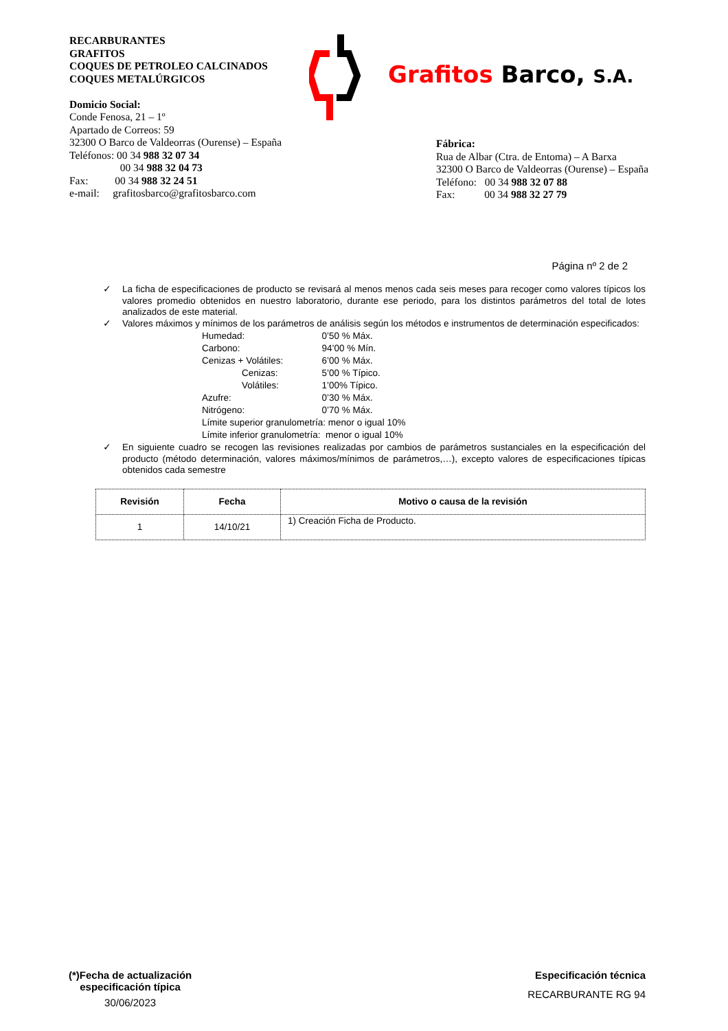RECARBURANTES
GRAFITOS
COQUES DE PETROLEO CALCINADOS
COQUES METALÚRGICOS
Domicio Social:
Conde Fenosa, 21 – 1º
Apartado de Correos: 59
32300 O Barco de Valdeorras (Ourense) – España
Teléfonos: 00 34 988 32 07 34
00 34 988 32 04 73
Fax: 00 34 988 32 24 51
e-mail: grafitosbarco@grafitosbarco.com
Grafitos Barco, S.A.
Fábrica:
Rua de Albar (Ctra. de Entoma) – A Barxa
32300 O Barco de Valdeorras (Ourense) – España
Teléfono: 00 34 988 32 07 88
Fax: 00 34 988 32 27 79
Página nº 2 de 2
✓ La ficha de especificaciones de producto se revisará al menos menos cada seis meses para recoger como valores típicos los valores promedio obtenidos en nuestro laboratorio, durante ese periodo, para los distintos parámetros del total de lotes analizados de este material.
✓ Valores máximos y mínimos de los parámetros de análisis según los métodos e instrumentos de determinación especificados:
| Humedad: | 0’50 % Máx. |
| Carbono: | 94’00 % Mín. |
| Cenizas + Volátiles: | 6’00 % Máx. |
| Cenizas: | 5’00 % Típico. |
| Volátiles: | 1’00% Típico. |
| Azufre: | 0’30 % Máx. |
| Nitrógeno: | 0’70 % Máx. |
| Límite superior granulometría: menor o igual 10% | |
| Límite inferior granulometría: menor o igual 10% | |
✓ En siguiente cuadro se recogen las revisiones realizadas por cambios de parámetros sustanciales en la especificación del producto (método determinación, valores máximos/mínimos de parámetros,…), excepto valores de especificaciones típicas obtenidos cada semestre
| Revisión | Fecha | Motivo o causa de la revisión |
| --- | --- | --- |
| 1 | 14/10/21 | 1) Creación Ficha de Producto. |
(*)Fecha de actualización
especificación típica
30/06/2023
Especificación técnica
RECARBURANTE RG 94